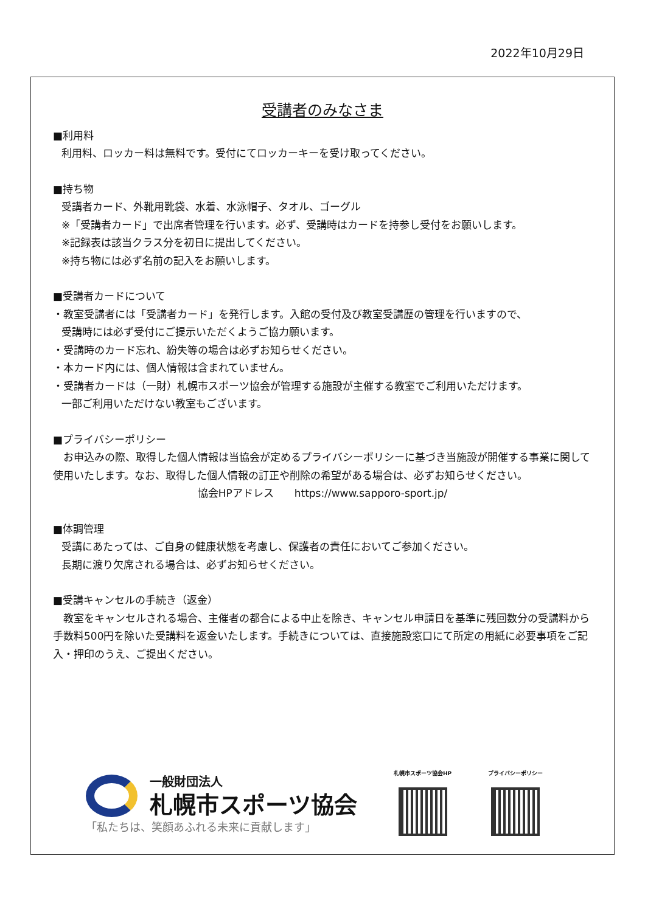2022年10月29日
受講者のみなさま
■利用料
利用料、ロッカー料は無料です。受付にてロッカーキーを受け取ってください。
■持ち物
受講者カード、外靴用靴袋、水着、水泳帽子、タオル、ゴーグル
※「受講者カード」で出席者管理を行います。必ず、受講時はカードを持参し受付をお願いします。
※記録表は該当クラス分を初日に提出してください。
※持ち物には必ず名前の記入をお願いします。
■受講者カードについて
・教室受講者には「受講者カード」を発行します。入館の受付及び教室受講歴の管理を行いますので、
受講時には必ず受付にご提示いただくようご協力願います。
・受講時のカード忘れ、紛失等の場合は必ずお知らせください。
・本カード内には、個人情報は含まれていません。
・受講者カードは（一財）札幌市スポーツ協会が管理する施設が主催する教室でご利用いただけます。
一部ご利用いただけない教室もございます。
■プライバシーポリシー
　お申込みの際、取得した個人情報は当協会が定めるプライバシーポリシーに基づき当施設が開催する事業に関して使用いたします。なお、取得した個人情報の訂正や削除の希望がある場合は、必ずお知らせください。
協会HPアドレス　　https://www.sapporo-sport.jp/
■体調管理
受講にあたっては、ご自身の健康状態を考慮し、保護者の責任においてご参加ください。
長期に渡り欠席される場合は、必ずお知らせください。
■受講キャンセルの手続き（返金）
　教室をキャンセルされる場合、主催者の都合による中止を除き、キャンセル申請日を基準に残回数分の受講料から手数料500円を除いた受講料を返金いたします。手続きについては、直接施設窓口にて所定の用紙に必要事項をご記入・押印のうえ、ご提出ください。
一般財団法人
札幌市スポーツ協会
「私たちは、笑顔あふれる未来に貢献します」
札幌市スポーツ協会HP
プライバシーポリシー